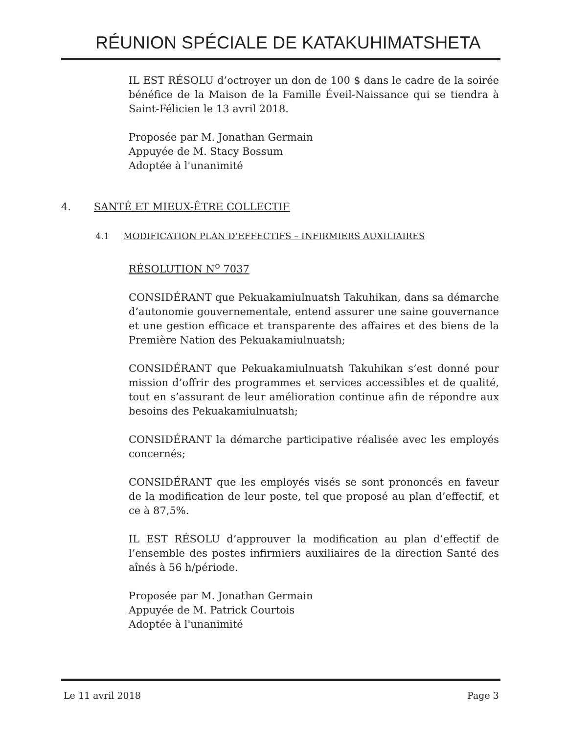RÉUNION SPÉCIALE DE KATAKUHIMATSHETA
IL EST RÉSOLU d’octroyer un don de 100 $ dans le cadre de la soirée bénéfice de la Maison de la Famille Éveil-Naissance qui se tiendra à Saint-Félicien le 13 avril 2018.
Proposée par M. Jonathan Germain
Appuyée de M. Stacy Bossum
Adoptée à l'unanimité
4. SANTÉ ET MIEUX-ÊTRE COLLECTIF
4.1 MODIFICATION PLAN D’EFFECTIFS – INFIRMIERS AUXILIAIRES
RÉSOLUTION N<sup>o</sup> 7037
CONSIDÉRANT que Pekuakamiulnuatsh Takuhikan, dans sa démarche d’autonomie gouvernementale, entend assurer une saine gouvernance et une gestion efficace et transparente des affaires et des biens de la Première Nation des Pekuakamiulnuatsh;
CONSIDÉRANT que Pekuakamiulnuatsh Takuhikan s’est donné pour mission d’offrir des programmes et services accessibles et de qualité, tout en s’assurant de leur amélioration continue afin de répondre aux besoins des Pekuakamiulnuatsh;
CONSIDÉRANT la démarche participative réalisée avec les employés concernés;
CONSIDÉRANT que les employés visés se sont prononcés en faveur de la modification de leur poste, tel que proposé au plan d’effectif, et ce à 87,5%.
IL EST RÉSOLU d’approuver la modification au plan d’effectif de l’ensemble des postes infirmiers auxiliaires de la direction Santé des aînés à 56 h/période.
Proposée par M. Jonathan Germain
Appuyée de M. Patrick Courtois
Adoptée à l'unanimité
Le 11 avril 2018 Page 3